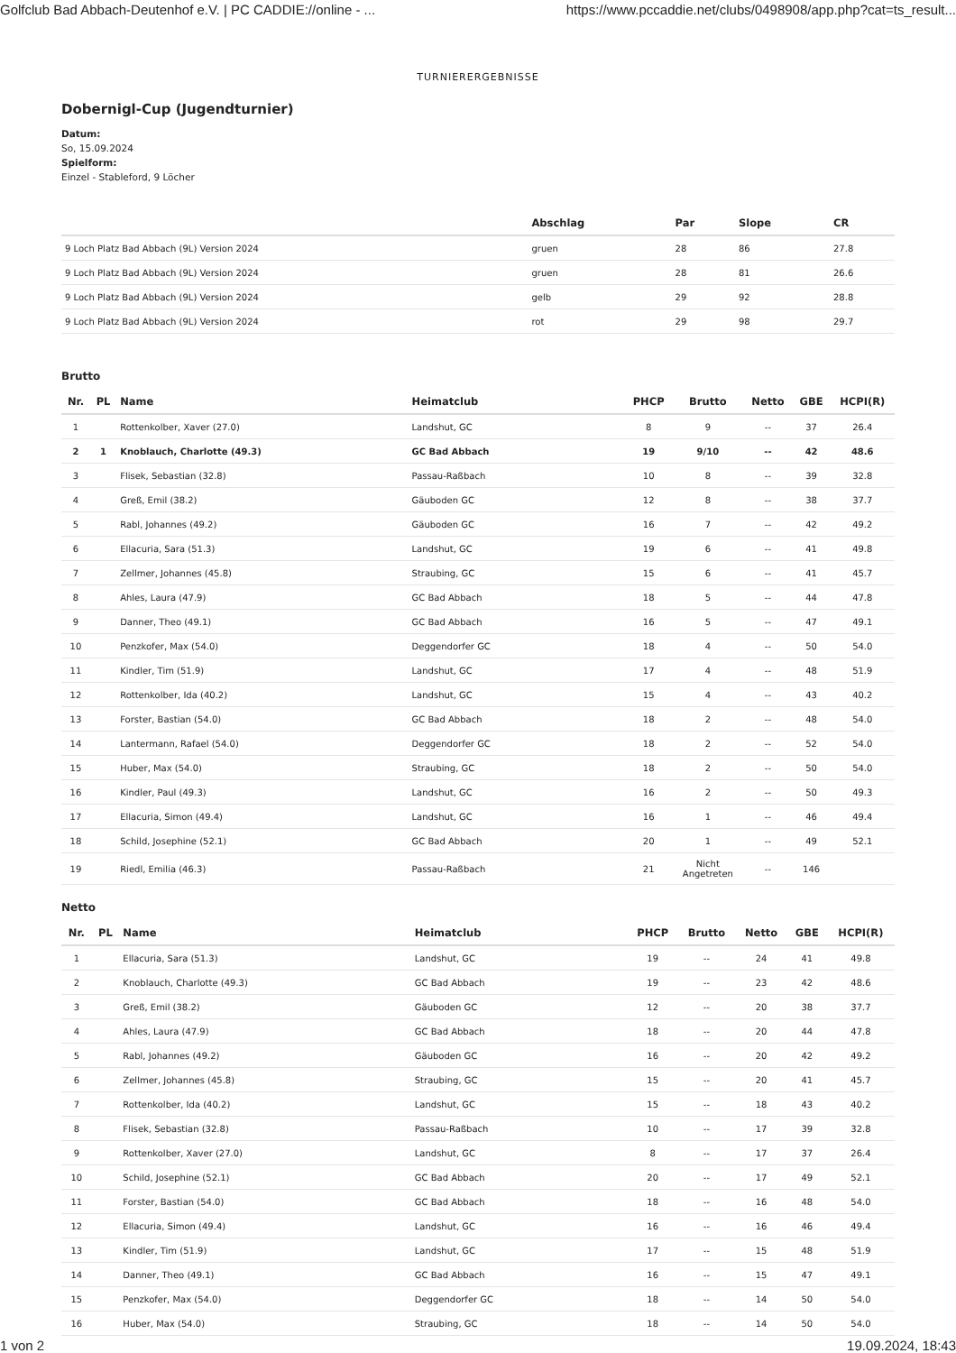Golfclub Bad Abbach-Deutenhof e.V. | PC CADDIE://online - ... https://www.pccaddie.net/clubs/0498908/app.php?cat=ts_result...
TURNIERERGEBNISSE
Dobernigl-Cup (Jugendturnier)
Datum:
So, 15.09.2024
Spielform:
Einzel - Stableford, 9 Löcher
| | Abschlag | Par | Slope | CR |
| --- | --- | --- | --- | --- |
| 9 Loch Platz Bad Abbach (9L) Version 2024 | gruen | 28 | 86 | 27.8 |
| 9 Loch Platz Bad Abbach (9L) Version 2024 | gruen | 28 | 81 | 26.6 |
| 9 Loch Platz Bad Abbach (9L) Version 2024 | gelb | 29 | 92 | 28.8 |
| 9 Loch Platz Bad Abbach (9L) Version 2024 | rot | 29 | 98 | 29.7 |
Brutto
| Nr. | PL | Name | Heimatclub | PHCP | Brutto | Netto | GBE | HCPI(R) |
| --- | --- | --- | --- | --- | --- | --- | --- | --- |
| 1 | | Rottenkolber, Xaver (27.0) | Landshut, GC | 8 | 9 | -- | 37 | 26.4 |
| 2 | 1 | Knoblauch, Charlotte (49.3) | GC Bad Abbach | 19 | 9/10 | -- | 42 | 48.6 |
| 3 | | Flisek, Sebastian (32.8) | Passau-Raßbach | 10 | 8 | -- | 39 | 32.8 |
| 4 | | Greß, Emil (38.2) | Gäuboden GC | 12 | 8 | -- | 38 | 37.7 |
| 5 | | Rabl, Johannes (49.2) | Gäuboden GC | 16 | 7 | -- | 42 | 49.2 |
| 6 | | Ellacuria, Sara (51.3) | Landshut, GC | 19 | 6 | -- | 41 | 49.8 |
| 7 | | Zellmer, Johannes (45.8) | Straubing, GC | 15 | 6 | -- | 41 | 45.7 |
| 8 | | Ahles, Laura (47.9) | GC Bad Abbach | 18 | 5 | -- | 44 | 47.8 |
| 9 | | Danner, Theo (49.1) | GC Bad Abbach | 16 | 5 | -- | 47 | 49.1 |
| 10 | | Penzkofer, Max (54.0) | Deggendorfer GC | 18 | 4 | -- | 50 | 54.0 |
| 11 | | Kindler, Tim (51.9) | Landshut, GC | 17 | 4 | -- | 48 | 51.9 |
| 12 | | Rottenkolber, Ida (40.2) | Landshut, GC | 15 | 4 | -- | 43 | 40.2 |
| 13 | | Forster, Bastian (54.0) | GC Bad Abbach | 18 | 2 | -- | 48 | 54.0 |
| 14 | | Lantermann, Rafael (54.0) | Deggendorfer GC | 18 | 2 | -- | 52 | 54.0 |
| 15 | | Huber, Max (54.0) | Straubing, GC | 18 | 2 | -- | 50 | 54.0 |
| 16 | | Kindler, Paul (49.3) | Landshut, GC | 16 | 2 | -- | 50 | 49.3 |
| 17 | | Ellacuria, Simon (49.4) | Landshut, GC | 16 | 1 | -- | 46 | 49.4 |
| 18 | | Schild, Josephine (52.1) | GC Bad Abbach | 20 | 1 | -- | 49 | 52.1 |
| 19 | | Riedl, Emilia (46.3) | Passau-Raßbach | 21 | Nicht Angetreten | -- | 146 | |
Netto
| Nr. | PL | Name | Heimatclub | PHCP | Brutto | Netto | GBE | HCPI(R) |
| --- | --- | --- | --- | --- | --- | --- | --- | --- |
| 1 | | Ellacuria, Sara (51.3) | Landshut, GC | 19 | -- | 24 | 41 | 49.8 |
| 2 | | Knoblauch, Charlotte (49.3) | GC Bad Abbach | 19 | -- | 23 | 42 | 48.6 |
| 3 | | Greß, Emil (38.2) | Gäuboden GC | 12 | -- | 20 | 38 | 37.7 |
| 4 | | Ahles, Laura (47.9) | GC Bad Abbach | 18 | -- | 20 | 44 | 47.8 |
| 5 | | Rabl, Johannes (49.2) | Gäuboden GC | 16 | -- | 20 | 42 | 49.2 |
| 6 | | Zellmer, Johannes (45.8) | Straubing, GC | 15 | -- | 20 | 41 | 45.7 |
| 7 | | Rottenkolber, Ida (40.2) | Landshut, GC | 15 | -- | 18 | 43 | 40.2 |
| 8 | | Flisek, Sebastian (32.8) | Passau-Raßbach | 10 | -- | 17 | 39 | 32.8 |
| 9 | | Rottenkolber, Xaver (27.0) | Landshut, GC | 8 | -- | 17 | 37 | 26.4 |
| 10 | | Schild, Josephine (52.1) | GC Bad Abbach | 20 | -- | 17 | 49 | 52.1 |
| 11 | | Forster, Bastian (54.0) | GC Bad Abbach | 18 | -- | 16 | 48 | 54.0 |
| 12 | | Ellacuria, Simon (49.4) | Landshut, GC | 16 | -- | 16 | 46 | 49.4 |
| 13 | | Kindler, Tim (51.9) | Landshut, GC | 17 | -- | 15 | 48 | 51.9 |
| 14 | | Danner, Theo (49.1) | GC Bad Abbach | 16 | -- | 15 | 47 | 49.1 |
| 15 | | Penzkofer, Max (54.0) | Deggendorfer GC | 18 | -- | 14 | 50 | 54.0 |
| 16 | | Huber, Max (54.0) | Straubing, GC | 18 | -- | 14 | 50 | 54.0 |
1 von 2 19.09.2024, 18:43